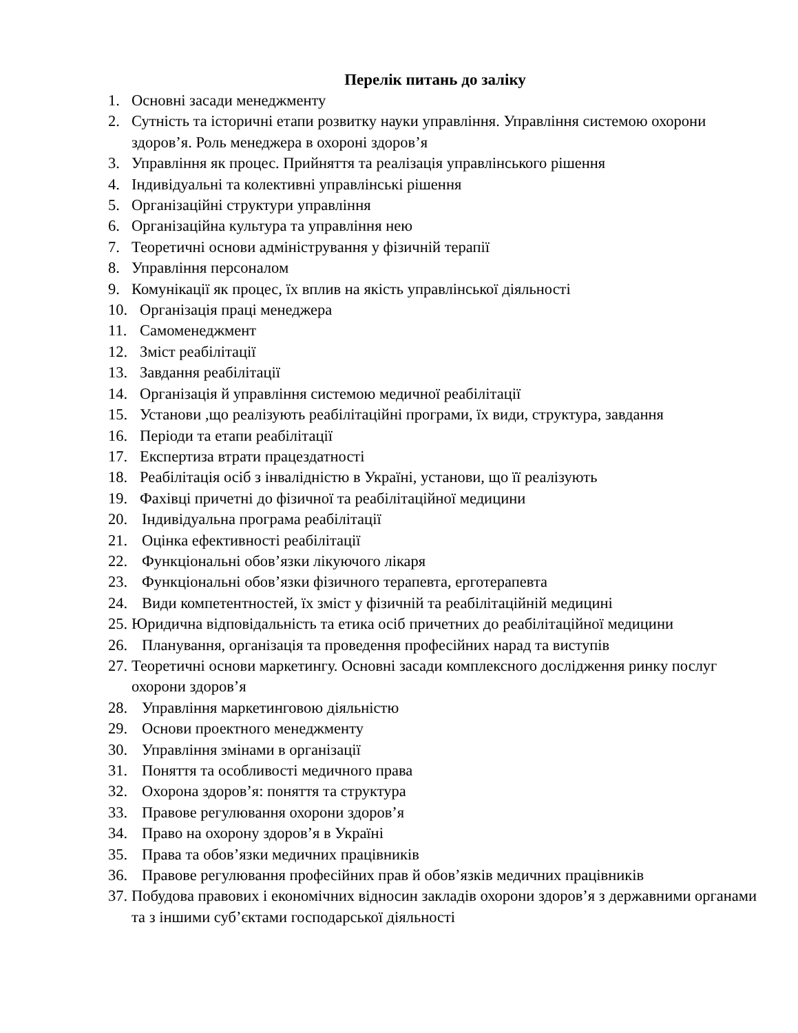Перелік питань до заліку
1. Основні засади менеджменту
2. Сутність та історичні етапи розвитку науки управління. Управління системою охорони здоров’я. Роль менеджера в охороні здоров’я
3. Управління як процес. Прийняття та реалізація управлінського рішення
4. Індивідуальні та колективні управлінські рішення
5. Організаційні структури управління
6. Організаційна культура та управління нею
7. Теоретичні основи адміністрування у фізичній терапії
8. Управління персоналом
9. Комунікації як процес, їх вплив на якість управлінської діяльності
10. Організація праці менеджера
11. Самоменеджмент
12. Зміст реабілітації
13. Завдання реабілітації
14. Організація й управління системою медичної реабілітації
15. Установи ,що реалізують реабілітаційні програми, їх види, структура, завдання
16. Періоди та етапи реабілітації
17. Експертиза втрати працездатності
18. Реабілітація осіб з інвалідністю в Україні, установи, що її реалізують
19. Фахівці причетні до фізичної та реабілітаційної медицини
20. Індивідуальна програма реабілітації
21. Оцінка ефективності реабілітації
22. Функціональні обов’язки лікуючого лікаря
23. Функціональні обов’язки фізичного терапевта, ерготерапевта
24. Види компетентностей, їх зміст у фізичній та реабілітаційній медицині
25. Юридична відповідальність та етика осіб причетних до реабілітаційної медицини
26. Планування, організація та проведення професійних нарад та виступів
27. Теоретичні основи маркетингу. Основні засади комплексного дослідження ринку послуг охорони здоров’я
28. Управління маркетинговою діяльністю
29. Основи проектного менеджменту
30. Управління змінами в організації
31. Поняття та особливості медичного права
32. Охорона здоров’я: поняття та структура
33. Правове регулювання охорони здоров’я
34. Право на охорону здоров’я в Україні
35. Права та обов’язки медичних працівників
36. Правове регулювання професійних прав й обов’язків медичних працівників
37. Побудова правових і економічних відносин закладів охорони здоров’я з державними органами та з іншими суб’єктами господарської діяльності